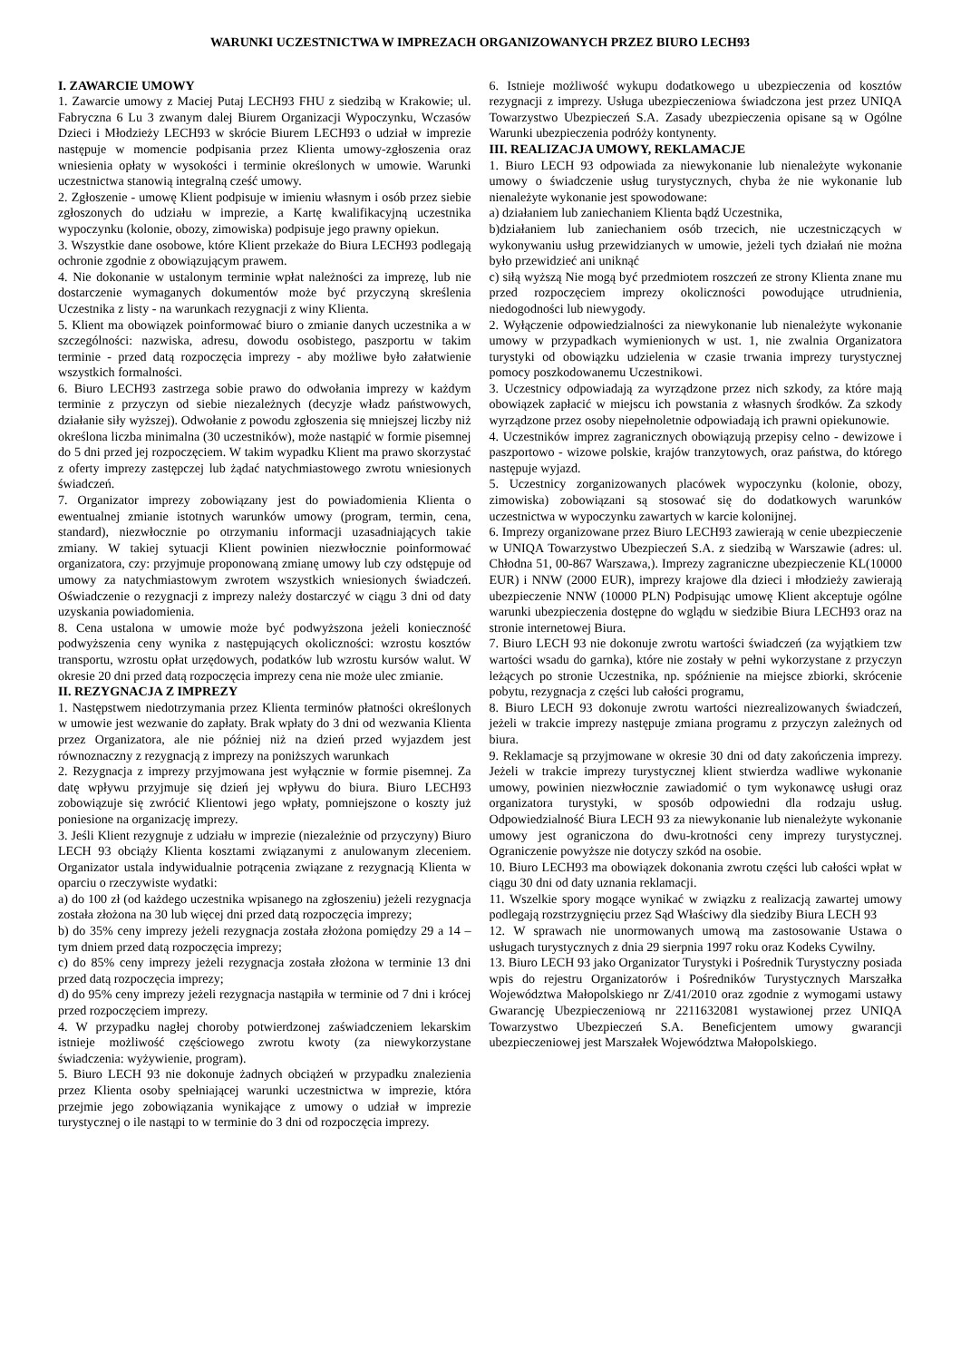WARUNKI UCZESTNICTWA W IMPREZACH ORGANIZOWANYCH PRZEZ BIURO LECH93
I. ZAWARCIE UMOWY
1. Zawarcie umowy z Maciej Putaj LECH93 FHU z siedzibą w Krakowie; ul. Fabryczna 6 Lu 3 zwanym dalej Biurem Organizacji Wypoczynku, Wczasów Dzieci i Młodzieży LECH93 w skrócie Biurem LECH93 o udział w imprezie następuje w momencie podpisania przez Klienta umowy-zgłoszenia oraz wniesienia opłaty w wysokości i terminie określonych w umowie. Warunki uczestnictwa stanowią integralną cześć umowy.
2. Zgłoszenie - umowę Klient podpisuje w imieniu własnym i osób przez siebie zgłoszonych do udziału w imprezie, a Kartę kwalifikacyjną uczestnika wypoczynku (kolonie, obozy, zimowiska) podpisuje jego prawny opiekun.
3. Wszystkie dane osobowe, które Klient przekaże do Biura LECH93 podlegają ochronie zgodnie z obowiązującym prawem.
4. Nie dokonanie w ustalonym terminie wpłat należności za imprezę, lub nie dostarczenie wymaganych dokumentów może być przyczyną skreślenia Uczestnika z listy - na warunkach rezygnacji z winy Klienta.
5. Klient ma obowiązek poinformować biuro o zmianie danych uczestnika a w szczególności: nazwiska, adresu, dowodu osobistego, paszportu w takim terminie - przed datą rozpoczęcia imprezy - aby możliwe było załatwienie wszystkich formalności.
6. Biuro LECH93 zastrzega sobie prawo do odwołania imprezy w każdym terminie z przyczyn od siebie niezależnych (decyzje władz państwowych, działanie siły wyższej). Odwołanie z powodu zgłoszenia się mniejszej liczby niż określona liczba minimalna (30 uczestników), może nastąpić w formie pisemnej do 5 dni przed jej rozpoczęciem. W takim wypadku Klient ma prawo skorzystać z oferty imprezy zastępczej lub żądać natychmiastowego zwrotu wniesionych świadczeń.
7. Organizator imprezy zobowiązany jest do powiadomienia Klienta o ewentualnej zmianie istotnych warunków umowy (program, termin, cena, standard), niezwłocznie po otrzymaniu informacji uzasadniających takie zmiany. W takiej sytuacji Klient powinien niezwłocznie poinformować organizatora, czy: przyjmuje proponowaną zmianę umowy lub czy odstępuje od umowy za natychmiastowym zwrotem wszystkich wniesionych świadczeń. Oświadczenie o rezygnacji z imprezy należy dostarczyć w ciągu 3 dni od daty uzyskania powiadomienia.
8. Cena ustalona w umowie może być podwyższona jeżeli konieczność podwyższenia ceny wynika z następujących okoliczności: wzrostu kosztów transportu, wzrostu opłat urzędowych, podatków lub wzrostu kursów walut. W okresie 20 dni przed datą rozpoczęcia imprezy cena nie może ulec zmianie.
II. REZYGNACJA Z IMPREZY
1. Następstwem niedotrzymania przez Klienta terminów płatności określonych w umowie jest wezwanie do zapłaty. Brak wpłaty do 3 dni od wezwania Klienta przez Organizatora, ale nie później niż na dzień przed wyjazdem jest równoznaczny z rezygnacją z imprezy na poniższych warunkach
2. Rezygnacja z imprezy przyjmowana jest wyłącznie w formie pisemnej. Za datę wpływu przyjmuje się dzień jej wpływu do biura. Biuro LECH93 zobowiązuje się zwrócić Klientowi jego wpłaty, pomniejszone o koszty już poniesione na organizację imprezy.
3. Jeśli Klient rezygnuje z udziału w imprezie (niezależnie od przyczyny) Biuro LECH 93 obciąży Klienta kosztami związanymi z anulowanym zleceniem. Organizator ustala indywidualnie potrącenia związane z rezygnacją Klienta w oparciu o rzeczywiste wydatki:
a) do 100 zł (od każdego uczestnika wpisanego na zgłoszeniu) jeżeli rezygnacja została złożona na 30 lub więcej dni przed datą rozpoczęcia imprezy;
b) do 35% ceny imprezy jeżeli rezygnacja została złożona pomiędzy 29 a 14 – tym dniem przed datą rozpoczęcia imprezy;
c) do 85% ceny imprezy jeżeli rezygnacja została złożona w terminie 13 dni przed datą rozpoczęcia imprezy;
d) do 95% ceny imprezy jeżeli rezygnacja nastąpiła w terminie od 7 dni i krócej przed rozpoczęciem imprezy.
4. W przypadku nagłej choroby potwierdzonej zaświadczeniem lekarskim istnieje możliwość częściowego zwrotu kwoty (za niewykorzystane świadczenia: wyżywienie, program).
5. Biuro LECH 93 nie dokonuje żadnych obciążeń w przypadku znalezienia przez Klienta osoby spełniającej warunki uczestnictwa w imprezie, która przejmie jego zobowiązania wynikające z umowy o udział w imprezie turystycznej o ile nastąpi to w terminie do 3 dni od rozpoczęcia imprezy.
6. Istnieje możliwość wykupu dodatkowego u ubezpieczenia od kosztów rezygnacji z imprezy. Usługa ubezpieczeniowa świadczona jest przez UNIQA Towarzystwo Ubezpieczeń S.A. Zasady ubezpieczenia opisane są w Ogólne Warunki ubezpieczenia podróży kontynenty.
III. REALIZACJA UMOWY, REKLAMACJE
1. Biuro LECH 93 odpowiada za niewykonanie lub nienależyte wykonanie umowy o świadczenie usług turystycznych, chyba że nie wykonanie lub nienależyte wykonanie jest spowodowane:
a) działaniem lub zaniechaniem Klienta bądź Uczestnika,
b)działaniem lub zaniechaniem osób trzecich, nie uczestniczących w wykonywaniu usług przewidzianych w umowie, jeżeli tych działań nie można było przewidzieć ani uniknąć
c) siłą wyższą Nie mogą być przedmiotem roszczeń ze strony Klienta znane mu przed rozpoczęciem imprezy okoliczności powodujące utrudnienia, niedogodności lub niewygody.
2. Wyłączenie odpowiedzialności za niewykonanie lub nienależyte wykonanie umowy w przypadkach wymienionych w ust. 1, nie zwalnia Organizatora turystyki od obowiązku udzielenia w czasie trwania imprezy turystycznej pomocy poszkodowanemu Uczestnikowi.
3. Uczestnicy odpowiadają za wyrządzone przez nich szkody, za które mają obowiązek zapłacić w miejscu ich powstania z własnych środków. Za szkody wyrządzone przez osoby niepełnoletnie odpowiadają ich prawni opiekunowie.
4. Uczestników imprez zagranicznych obowiązują przepisy celno - dewizowe i paszportowo - wizowe polskie, krajów tranzytowych, oraz państwa, do którego następuje wyjazd.
5. Uczestnicy zorganizowanych placówek wypoczynku (kolonie, obozy, zimowiska) zobowiązani są stosować się do dodatkowych warunków uczestnictwa w wypoczynku zawartych w karcie kolonijnej.
6. Imprezy organizowane przez Biuro LECH93 zawierają w cenie ubezpieczenie w UNIQA Towarzystwo Ubezpieczeń S.A. z siedzibą w Warszawie (adres: ul. Chłodna 51, 00-867 Warszawa,). Imprezy zagraniczne ubezpieczenie KL(10000 EUR) i NNW (2000 EUR), imprezy krajowe dla dzieci i młodzieży zawierają ubezpieczenie NNW (10000 PLN) Podpisując umowę Klient akceptuje ogólne warunki ubezpieczenia dostępne do wglądu w siedzibie Biura LECH93 oraz na stronie internetowej Biura.
7. Biuro LECH 93 nie dokonuje zwrotu wartości świadczeń (za wyjątkiem tzw wartości wsadu do garnka), które nie zostały w pełni wykorzystane z przyczyn leżących po stronie Uczestnika, np. spóźnienie na miejsce zbiorki, skrócenie pobytu, rezygnacja z części lub całości programu,
8. Biuro LECH 93 dokonuje zwrotu wartości niezrealizowanych świadczeń, jeżeli w trakcie imprezy następuje zmiana programu z przyczyn zależnych od biura.
9. Reklamacje są przyjmowane w okresie 30 dni od daty zakończenia imprezy. Jeżeli w trakcie imprezy turystycznej klient stwierdza wadliwe wykonanie umowy, powinien niezwłocznie zawiadomić o tym wykonawcę usługi oraz organizatora turystyki, w sposób odpowiedni dla rodzaju usług. Odpowiedzialność Biura LECH 93 za niewykonanie lub nienależyte wykonanie umowy jest ograniczona do dwu-krotności ceny imprezy turystycznej. Ograniczenie powyższe nie dotyczy szkód na osobie.
10. Biuro LECH93 ma obowiązek dokonania zwrotu części lub całości wpłat w ciągu 30 dni od daty uznania reklamacji.
11. Wszelkie spory mogące wynikać w związku z realizacją zawartej umowy podlegają rozstrzygnięciu przez Sąd Właściwy dla siedziby Biura LECH 93
12. W sprawach nie unormowanych umową ma zastosowanie Ustawa o usługach turystycznych z dnia 29 sierpnia 1997 roku oraz Kodeks Cywilny.
13. Biuro LECH 93 jako Organizator Turystyki i Pośrednik Turystyczny posiada wpis do rejestru Organizatorów i Pośredników Turystycznych Marszałka Województwa Małopolskiego nr Z/41/2010 oraz zgodnie z wymogami ustawy Gwarancję Ubezpieczeniową nr 2211632081 wystawionej przez UNIQA Towarzystwo Ubezpieczeń S.A. Beneficjentem umowy gwarancji ubezpieczeniowej jest Marszałek Województwa Małopolskiego.